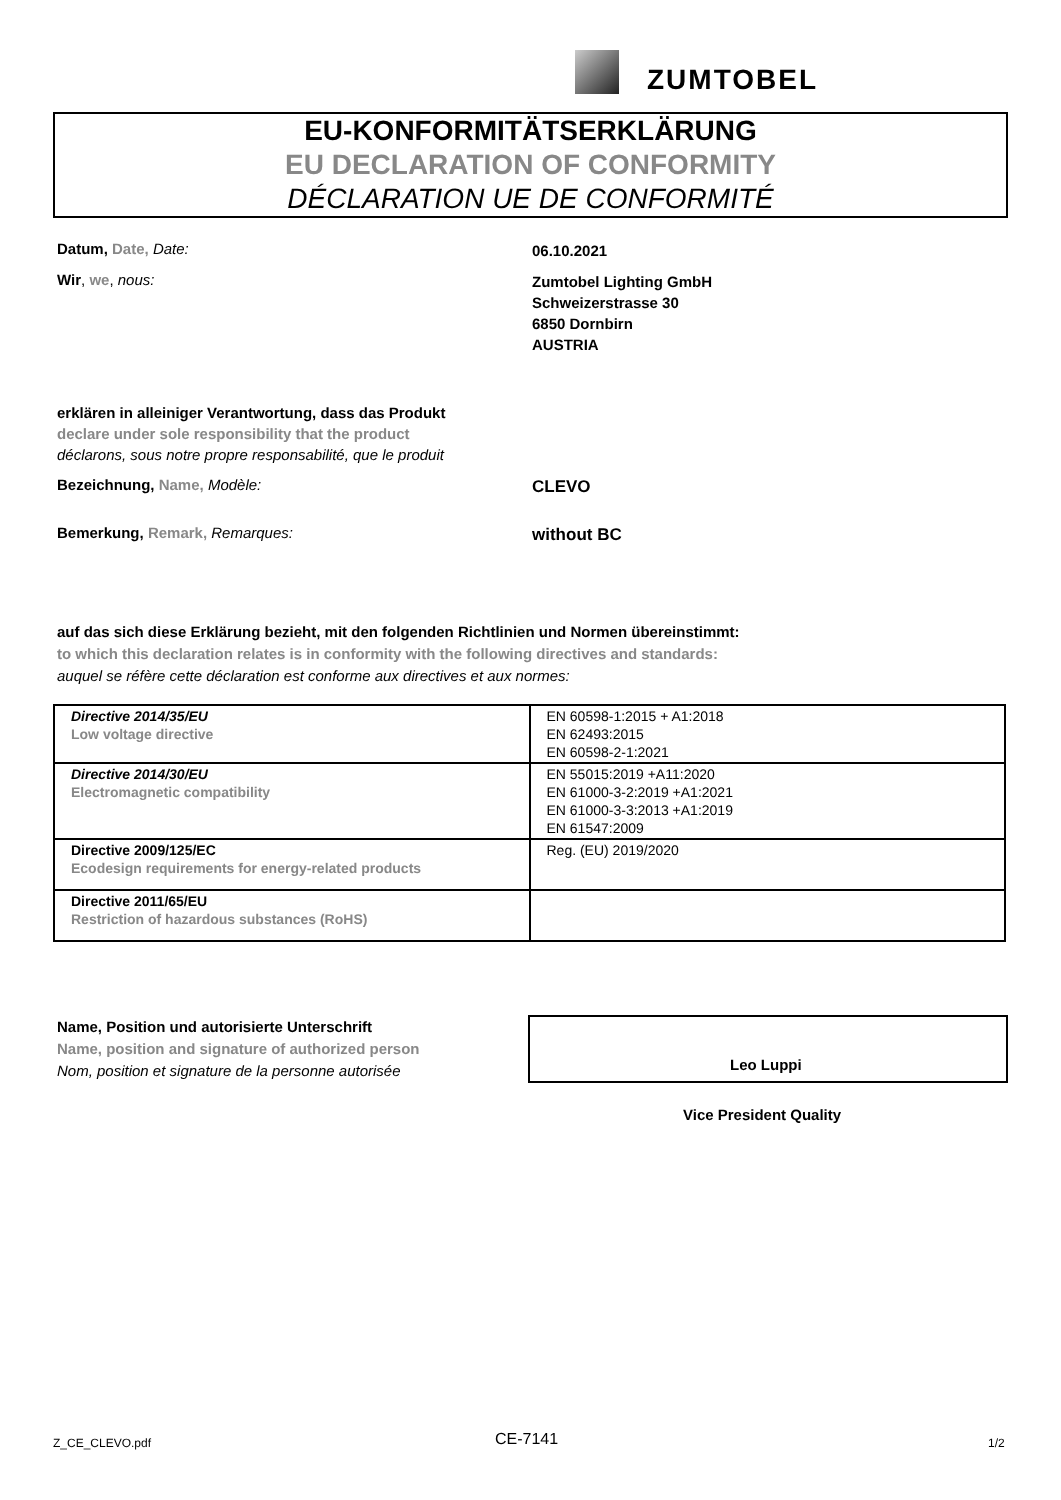ZUMTOBEL
EU-KONFORMITÄTSERKLÄRUNG
EU DECLARATION OF CONFORMITY
DÉCLARATION UE DE CONFORMITÉ
Datum, Date, Date: 06.10.2021
Wir, we, nous:
Zumtobel Lighting GmbH
Schweizerstrasse 30
6850 Dornbirn
AUSTRIA
erklären in alleiniger Verantwortung, dass das Produkt
declare under sole responsibility that the product
déclarons, sous notre propre responsabilité, que le produit
Bezeichnung, Name, Modèle: CLEVO
Bemerkung, Remark, Remarques: without BC
auf das sich diese Erklärung bezieht, mit den folgenden Richtlinien und Normen übereinstimmt:
to which this declaration relates is in conformity with the following directives and standards:
auquel se réfère cette déclaration est conforme aux directives et aux normes:
| Directive 2014/35/EU Low voltage directive | EN 60598-1:2015 + A1:2018 EN 62493:2015 EN 60598-2-1:2021 |
| Directive 2014/30/EU Electromagnetic compatibility | EN 55015:2019 +A11:2020 EN 61000-3-2:2019 +A1:2021 EN 61000-3-3:2013 +A1:2019 EN 61547:2009 |
| Directive 2009/125/EC Ecodesign requirements for energy-related products | Reg. (EU) 2019/2020 |
| Directive 2011/65/EU Restriction of hazardous substances (RoHS) | |
Name, Position und autorisierte Unterschrift
Name, position and signature of authorized person
Nom, position et signature de la personne autorisée
Leo Luppi
Vice President Quality
Z_CE_CLEVO.pdf CE-7141 1/2